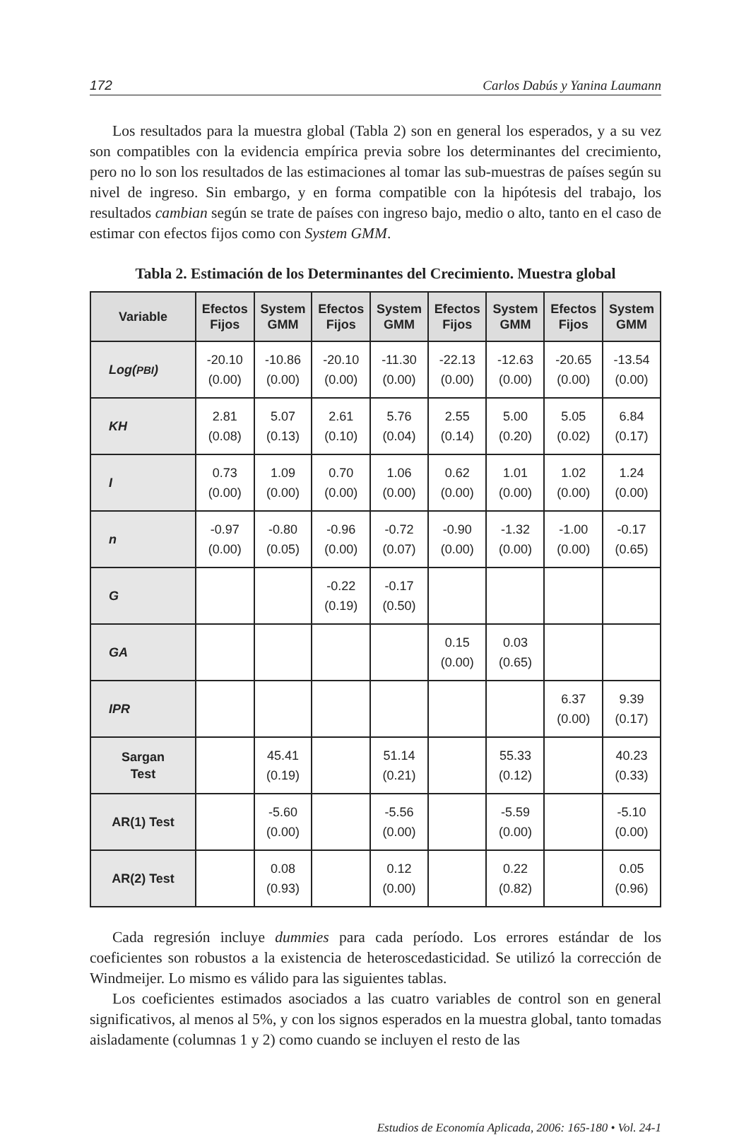172 Carlos Dabús y Yanina Laumann
Los resultados para la muestra global (Tabla 2) son en general los esperados, y a su vez son compatibles con la evidencia empírica previa sobre los determinantes del crecimiento, pero no lo son los resultados de las estimaciones al tomar las sub-muestras de países según su nivel de ingreso. Sin embargo, y en forma compatible con la hipótesis del trabajo, los resultados cambian según se trate de países con ingreso bajo, medio o alto, tanto en el caso de estimar con efectos fijos como con System GMM.
Tabla 2. Estimación de los Determinantes del Crecimiento. Muestra global
| Variable | Efectos Fijos | System GMM | Efectos Fijos | System GMM | Efectos Fijos | System GMM | Efectos Fijos | System GMM |
| --- | --- | --- | --- | --- | --- | --- | --- | --- |
| Log( PBI ) | -20.10 (0.00) | -10.86 (0.00) | -20.10 (0.00) | -11.30 (0.00) | -22.13 (0.00) | -12.63 (0.00) | -20.65 (0.00) | -13.54 (0.00) |
| KH | 2.81 (0.08) | 5.07 (0.13) | 2.61 (0.10) | 5.76 (0.04) | 2.55 (0.14) | 5.00 (0.20) | 5.05 (0.02) | 6.84 (0.17) |
| I | 0.73 (0.00) | 1.09 (0.00) | 0.70 (0.00) | 1.06 (0.00) | 0.62 (0.00) | 1.01 (0.00) | 1.02 (0.00) | 1.24 (0.00) |
| n | -0.97 (0.00) | -0.80 (0.05) | -0.96 (0.00) | -0.72 (0.07) | -0.90 (0.00) | -1.32 (0.00) | -1.00 (0.00) | -0.17 (0.65) |
| G | | | -0.22 (0.19) | -0.17 (0.50) | | | | |
| GA | | | | | 0.15 (0.00) | 0.03 (0.65) | | |
| IPR | | | | | | | 6.37 (0.00) | 9.39 (0.17) |
| Sargan Test | | 45.41 (0.19) | | 51.14 (0.21) | | 55.33 (0.12) | | 40.23 (0.33) |
| AR(1) Test | | -5.60 (0.00) | | -5.56 (0.00) | | -5.59 (0.00) | | -5.10 (0.00) |
| AR(2) Test | | 0.08 (0.93) | | 0.12 (0.00) | | 0.22 (0.82) | | 0.05 (0.96) |
Cada regresión incluye dummies para cada período. Los errores estándar de los coeficientes son robustos a la existencia de heteroscedasticidad. Se utilizó la corrección de Windmeijer. Lo mismo es válido para las siguientes tablas.
Los coeficientes estimados asociados a las cuatro variables de control son en general significativos, al menos al 5%, y con los signos esperados en la muestra global, tanto tomadas aisladamente (columnas 1 y 2) como cuando se incluyen el resto de las
Estudios de Economía Aplicada, 2006: 165-180 • Vol. 24-1